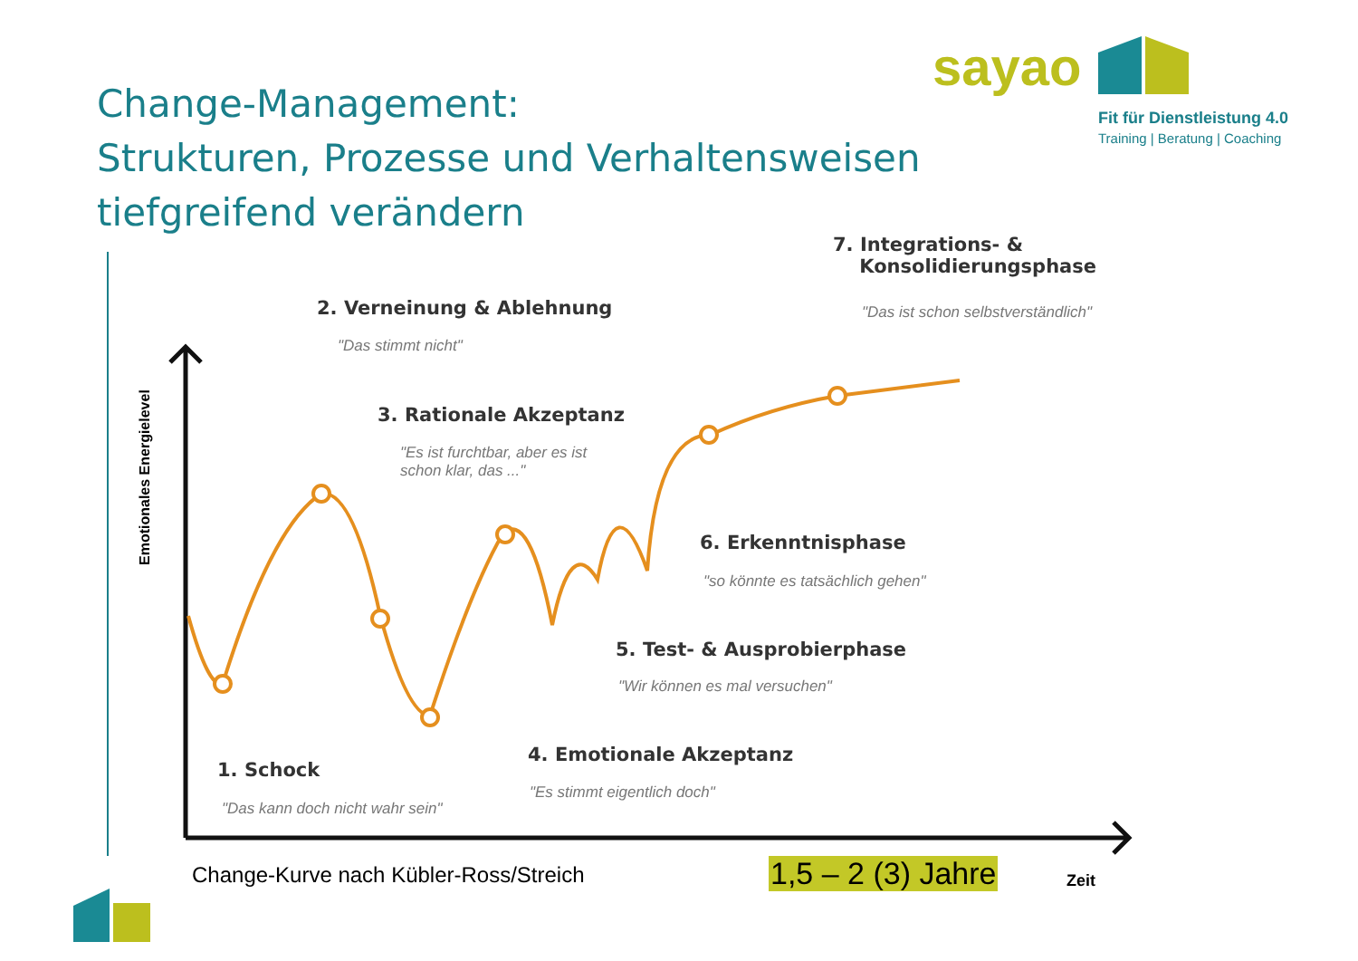Change-Management:
Strukturen, Prozesse und Verhaltensweisen
tiefgreifend verändern
sayao
Fit für Dienstleistung 4.0
Training | Beratung | Coaching
Emotionales Energielevel
7. Integrations- &
Konsolidierungsphase
"Das ist schon selbstverständlich"
2. Verneinung & Ablehnung
"Das stimmt nicht"
3. Rationale Akzeptanz
"Es ist furchtbar, aber es ist
schon klar, das ..."
6. Erkenntnisphase
"so könnte es tatsächlich gehen"
5. Test- & Ausprobierphase
"Wir können es mal versuchen"
4. Emotionale Akzeptanz
"Es stimmt eigentlich doch"
1. Schock
"Das kann doch nicht wahr sein"
Change-Kurve nach Kübler-Ross/Streich
1,5 – 2 (3) Jahre Zeit